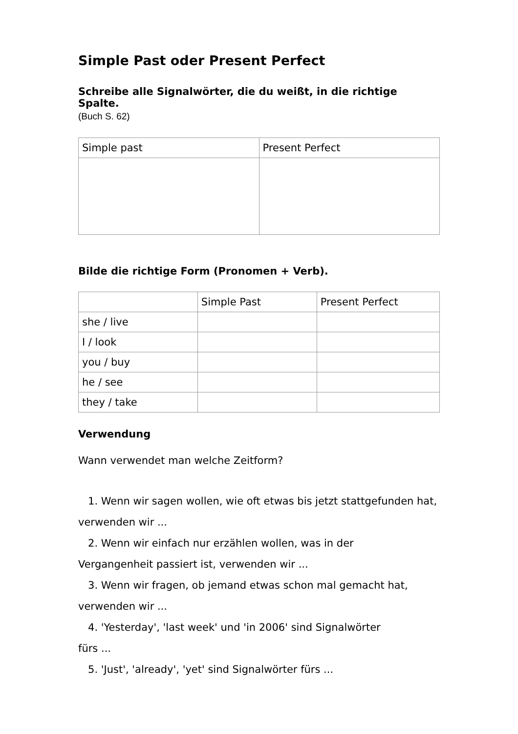Simple Past oder Present Perfect
Schreibe alle Signalwörter, die du weißt, in die richtige Spalte.
(Buch S. 62)
| Simple past | Present Perfect |
Bilde die richtige Form (Pronomen + Verb).
| | Simple Past | Present Perfect |
| she / live | | |
| I / look | | |
| you / buy | | |
| he / see | | |
| they / take | | |
Verwendung
Wann verwendet man welche Zeitform?
1. Wenn wir sagen wollen, wie oft etwas bis jetzt stattgefunden hat, verwenden wir ...
2. Wenn wir einfach nur erzählen wollen, was in der
Vergangenheit passiert ist, verwenden wir ...
3. Wenn wir fragen, ob jemand etwas schon mal gemacht hat,
verwenden wir ...
4. 'Yesterday', 'last week' und 'in 2006' sind Signalwörter
fürs ...
5. 'Just', 'already', 'yet' sind Signalwörter fürs ...